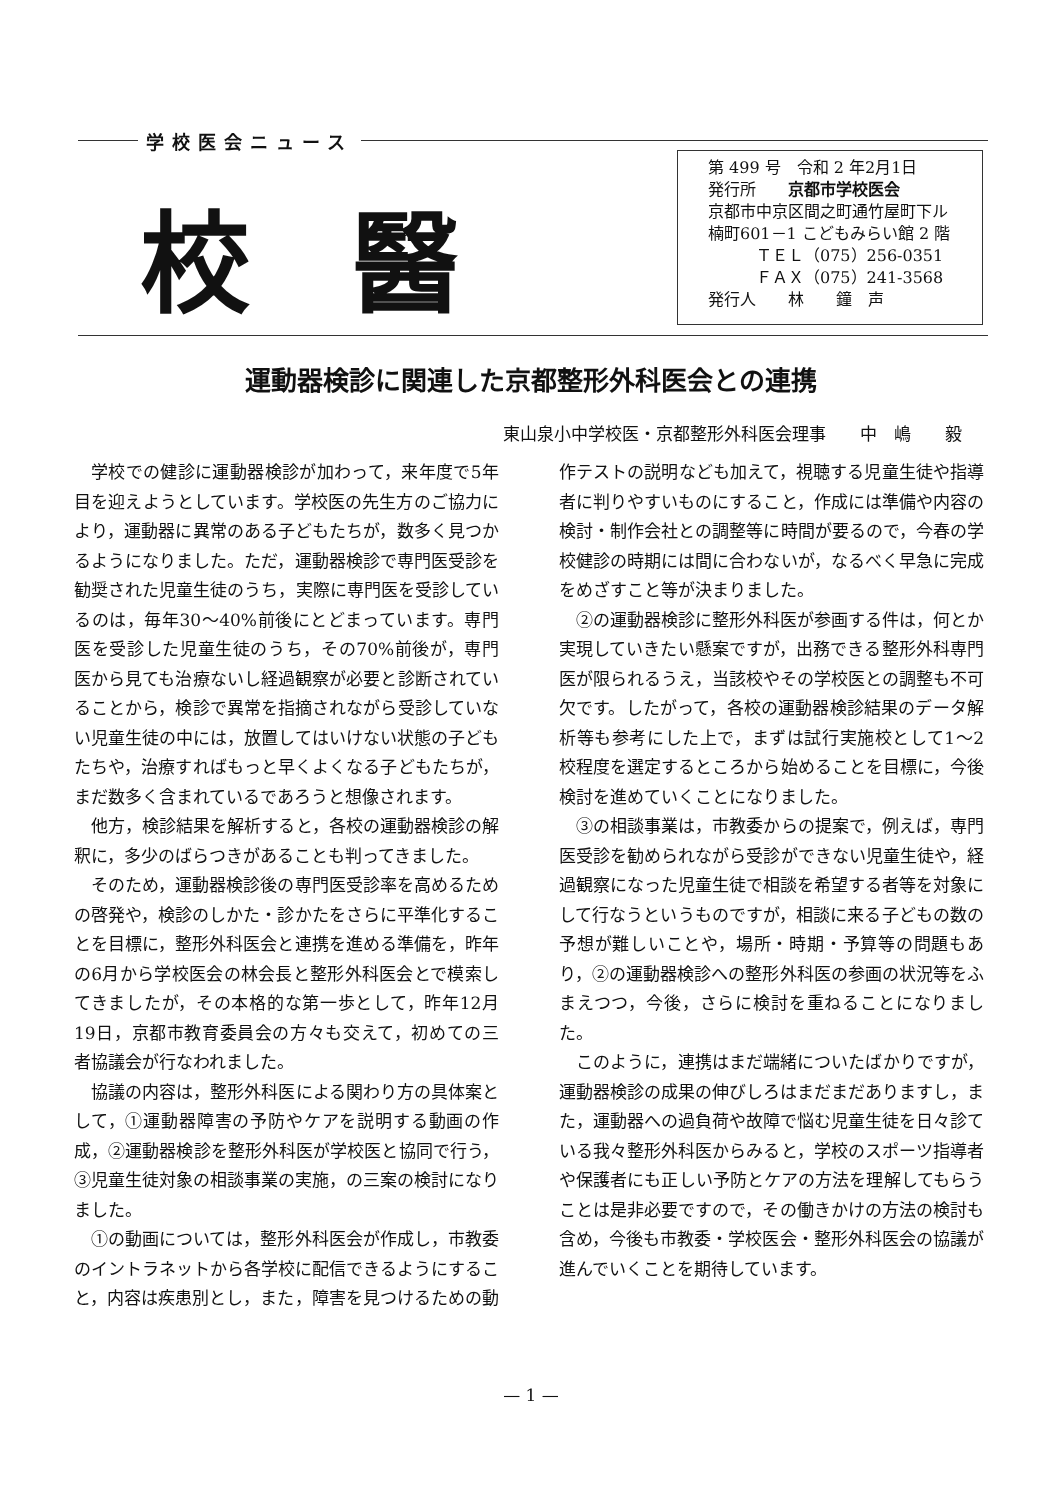学校医会ニュース
校醫
第 499 号　令和 2 年2月1日
発行所　　京都市学校医会
京都市中京区間之町通竹屋町下ル
楠町601－1 こどもみらい館 2 階
　　　ＴＥＬ（075）256-0351
　　　ＦＡＸ（075）241-3568
発行人　　林　　鐘　声
運動器検診に関連した京都整形外科医会との連携
東山泉小中学校医・京都整形外科医会理事　　中　嶋　　毅
学校での健診に運動器検診が加わって，来年度で5年目を迎えようとしています。学校医の先生方のご協力により，運動器に異常のある子どもたちが，数多く見つかるようになりました。ただ，運動器検診で専門医受診を勧奨された児童生徒のうち，実際に専門医を受診しているのは，毎年30〜40%前後にとどまっています。専門医を受診した児童生徒のうち，その70%前後が，専門医から見ても治療ないし経過観察が必要と診断されていることから，検診で異常を指摘されながら受診していない児童生徒の中には，放置してはいけない状態の子どもたちや，治療すればもっと早くよくなる子どもたちが，まだ数多く含まれているであろうと想像されます。
他方，検診結果を解析すると，各校の運動器検診の解釈に，多少のばらつきがあることも判ってきました。
そのため，運動器検診後の専門医受診率を高めるための啓発や，検診のしかた・診かたをさらに平準化することを目標に，整形外科医会と連携を進める準備を，昨年の6月から学校医会の林会長と整形外科医会とで模索してきましたが，その本格的な第一歩として，昨年12月19日，京都市教育委員会の方々も交えて，初めての三者協議会が行なわれました。
協議の内容は，整形外科医による関わり方の具体案として，①運動器障害の予防やケアを説明する動画の作成，②運動器検診を整形外科医が学校医と協同で行う，③児童生徒対象の相談事業の実施，の三案の検討になりました。
①の動画については，整形外科医会が作成し，市教委のイントラネットから各学校に配信できるようにすること，内容は疾患別とし，また，障害を見つけるための動作テストの説明なども加えて，視聴する児童生徒や指導者に判りやすいものにすること，作成には準備や内容の検討・制作会社との調整等に時間が要るので，今春の学校健診の時期には間に合わないが，なるべく早急に完成をめざすこと等が決まりました。
②の運動器検診に整形外科医が参画する件は，何とか実現していきたい懸案ですが，出務できる整形外科専門医が限られるうえ，当該校やその学校医との調整も不可欠です。したがって，各校の運動器検診結果のデータ解析等も参考にした上で，まずは試行実施校として1〜2校程度を選定するところから始めることを目標に，今後検討を進めていくことになりました。
③の相談事業は，市教委からの提案で，例えば，専門医受診を勧められながら受診ができない児童生徒や，経過観察になった児童生徒で相談を希望する者等を対象にして行なうというものですが，相談に来る子どもの数の予想が難しいことや，場所・時期・予算等の問題もあり，②の運動器検診への整形外科医の参画の状況等をふまえつつ，今後，さらに検討を重ねることになりました。
このように，連携はまだ端緒についたばかりですが，運動器検診の成果の伸びしろはまだまだありますし，また，運動器への過負荷や故障で悩む児童生徒を日々診ている我々整形外科医からみると，学校のスポーツ指導者や保護者にも正しい予防とケアの方法を理解してもらうことは是非必要ですので，その働きかけの方法の検討も含め，今後も市教委・学校医会・整形外科医会の協議が進んでいくことを期待しています。
— 1 —